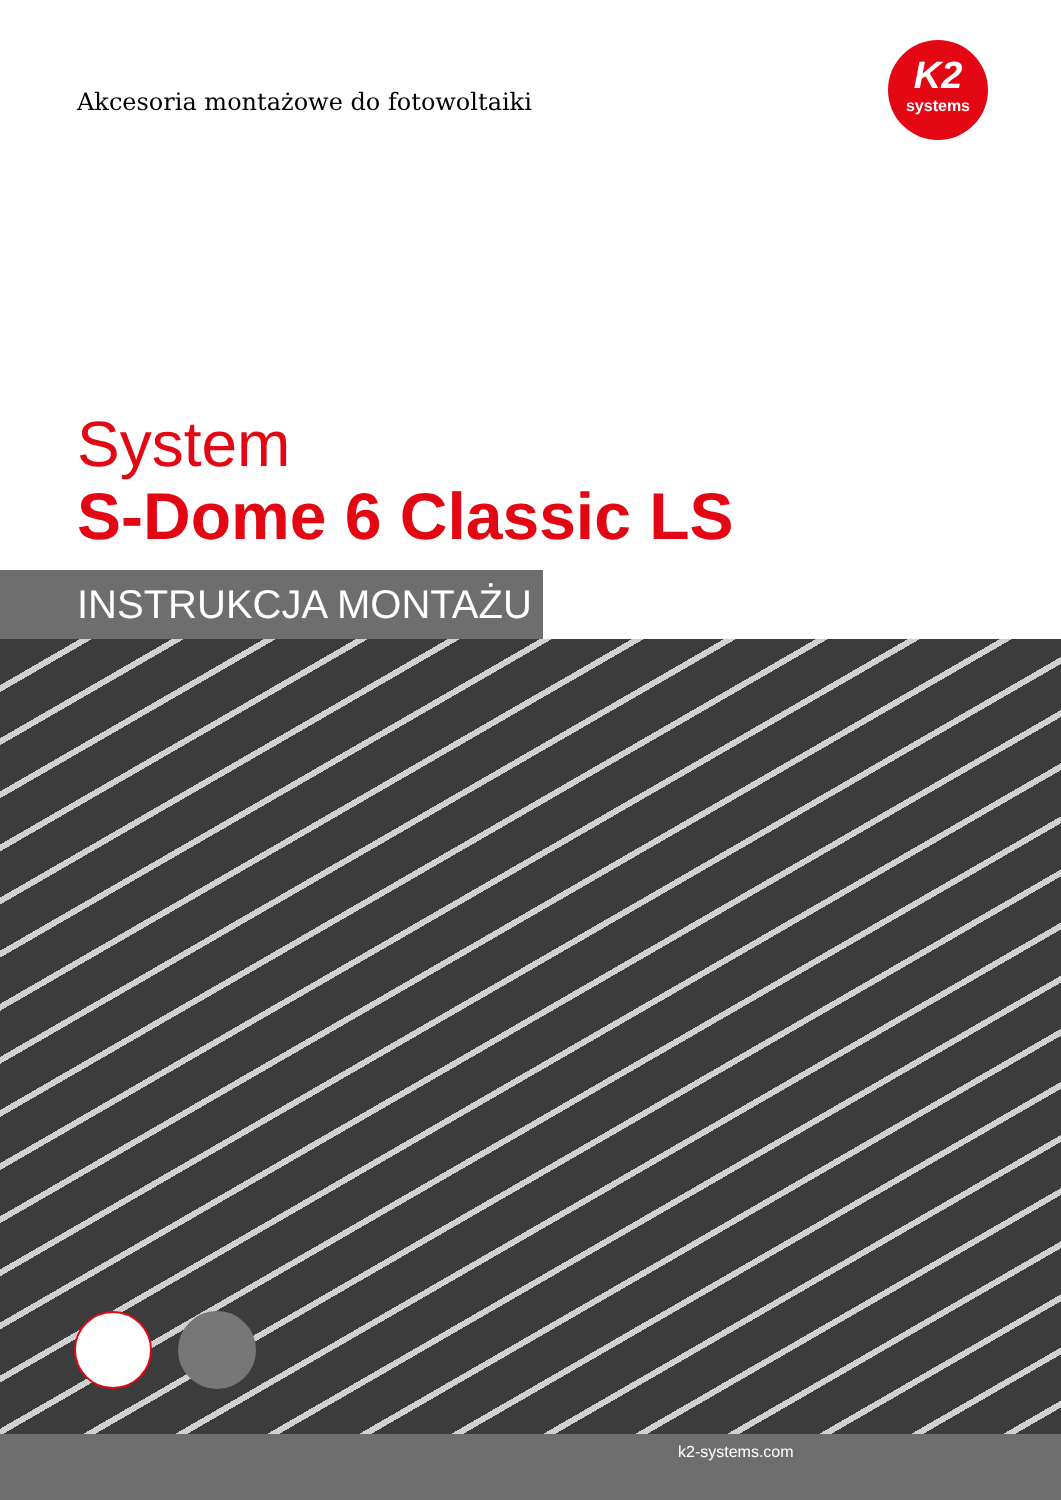Akcesoria montażowe do fotowoltaiki
K2
systems
System
S-Dome 6 Classic LS
INSTRUKCJA MONTAŻU
k2-systems.com